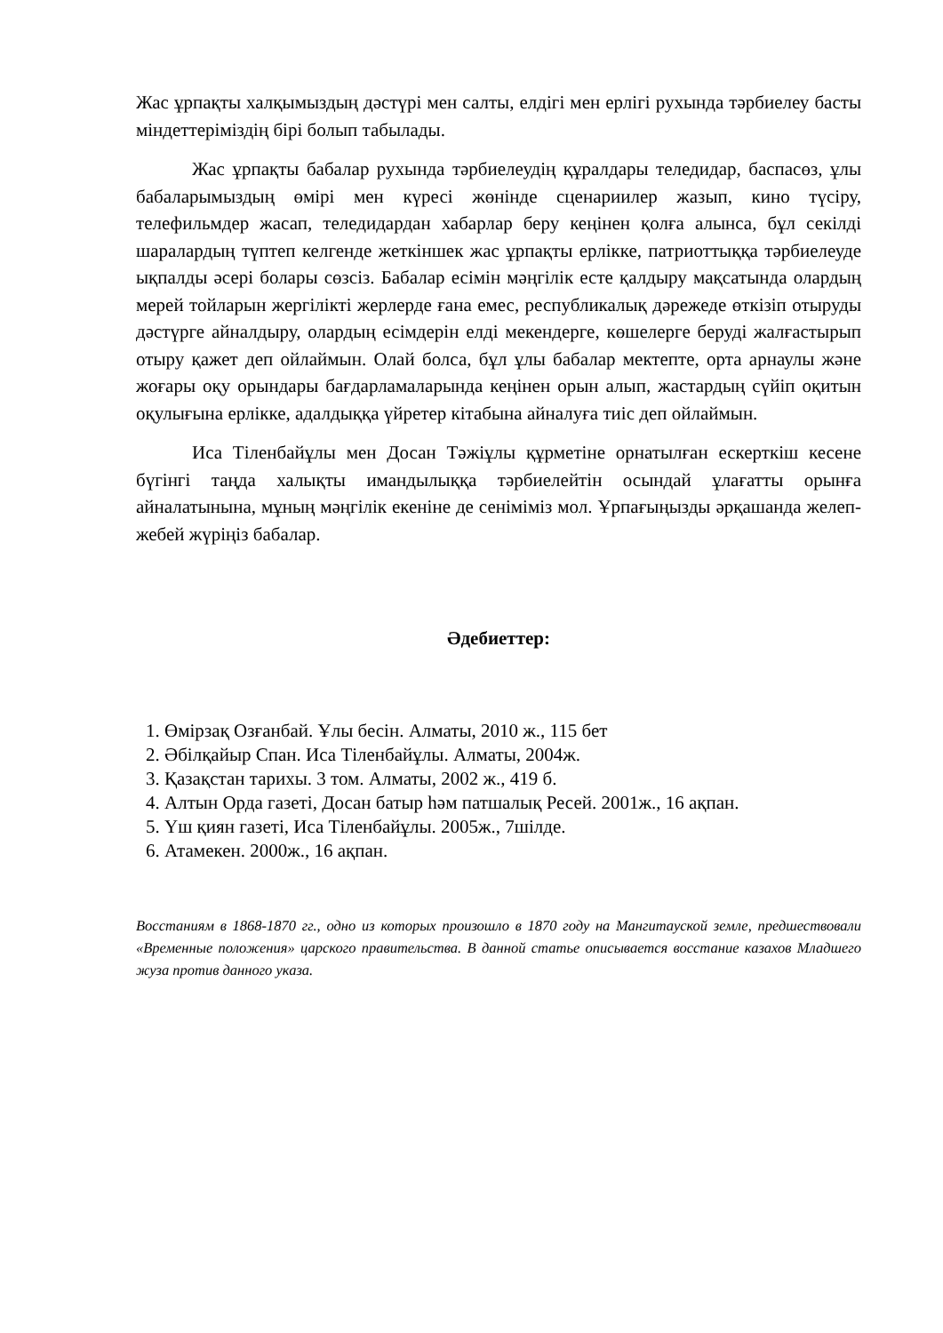Жас ұрпақты халқымыздың дәстүрі мен салты, елдігі мен ерлігі рухында тәрбиелеу басты міндеттеріміздің бірі болып табылады.
Жас ұрпақты бабалар рухында тәрбиелеудің құралдары теледидар, баспасөз, ұлы бабаларымыздың өмірі мен күресі жөнінде сценариилер жазып, кино түсіру, телефильмдер жасап, теледидардан хабарлар беру кеңінен қолға алынса, бұл секілді шаралардың түптеп келгенде жеткіншек жас ұрпақты ерлікке, патриоттыққа тәрбиелеуде ықпалды әсері болары сөзсіз. Бабалар есімін мәңгілік есте қалдыру мақсатында олардың мерей тойларын жергілікті жерлерде ғана емес, республикалық дәрежеде өткізіп отыруды дәстүрге айналдыру, олардың есімдерін елді мекендерге, көшелерге беруді жалғастырып отыру қажет деп ойлаймын. Олай болса, бұл ұлы бабалар мектепте, орта арнаулы және жоғары оқу орындары бағдарламаларында кеңінен орын алып, жастардың сүйіп оқитын оқулығына ерлікке, адалдыққа үйретер кітабына айналуға тиіс деп ойлаймын.
Иса Тіленбайұлы мен Досан Тәжіұлы құрметіне орнатылған ескерткіш кесене бүгінгі таңда халықты имандылыққа тәрбиелейтін осындай ұлағатты орынға айналатынына, мұның мәңгілік екеніне де сеніміміз мол. Ұрпағыңызды әрқашанда желеп-жебей жүріңіз бабалар.
Әдебиеттер:
1. Өмірзақ Озғанбай. Ұлы бесін. Алматы, 2010 ж., 115 бет
2. Әбілқайыр Спан. Иса Тіленбайұлы. Алматы, 2004ж.
3. Қазақстан тарихы. 3 том. Алматы, 2002 ж., 419 б.
4. Алтын Орда газеті, Досан батыр һәм патшалық Ресей. 2001ж., 16 ақпан.
5. Үш қиян газеті, Иса Тіленбайұлы. 2005ж., 7шілде.
6. Атамекен. 2000ж., 16 ақпан.
Восстаниям в 1868-1870 гг., одно из которых произошло в 1870 году на Мангитауской земле, предшествовали «Временные положения» царского правительства. В данной статье описывается восстание казахов Младшего жуза против данного указа.